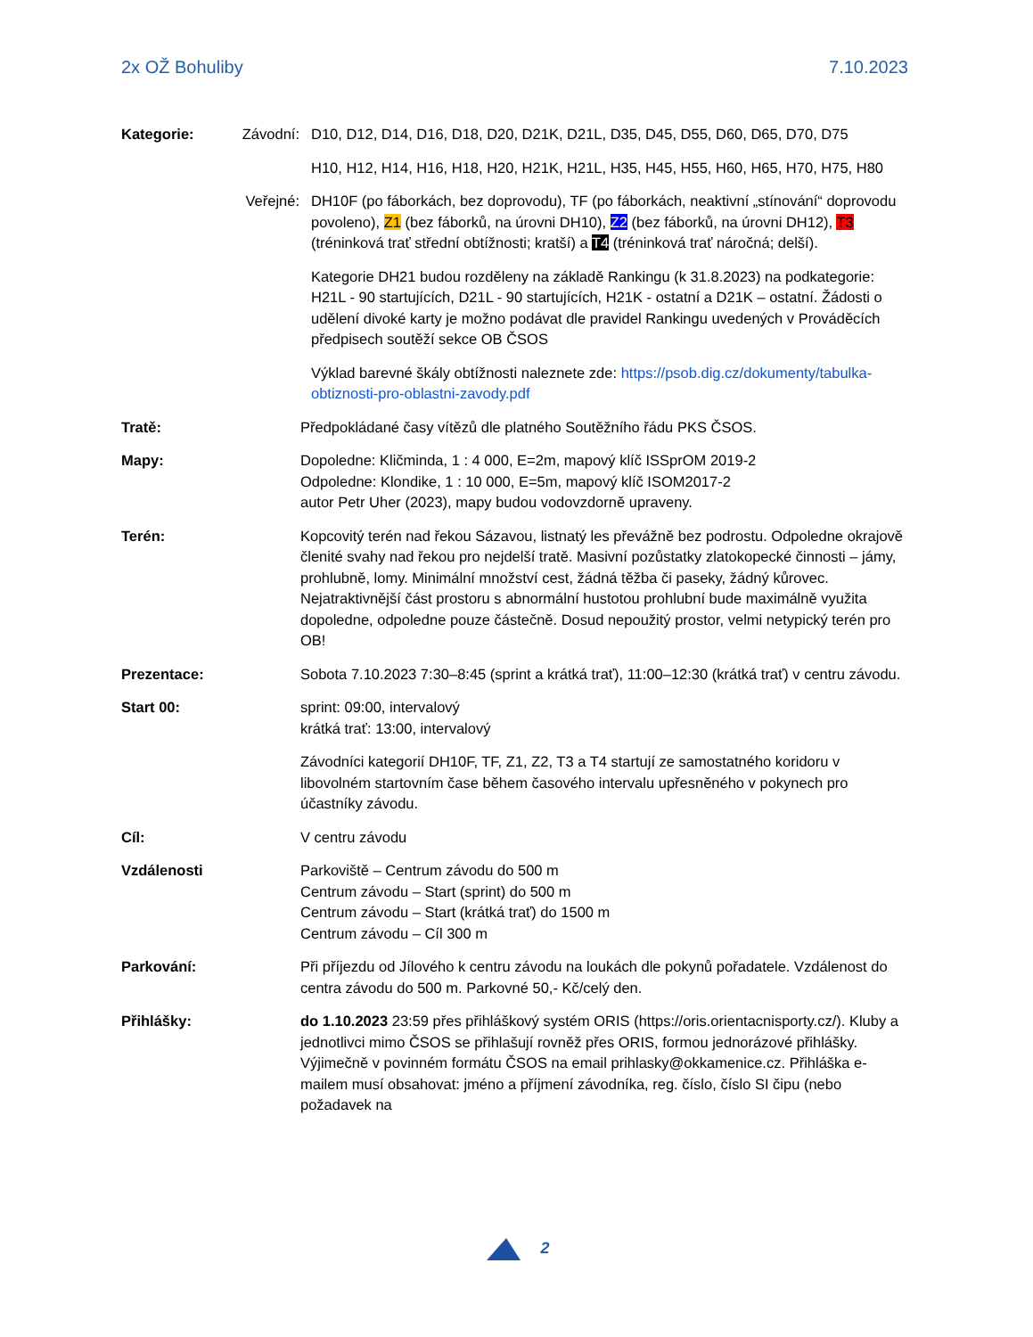2x OŽ Bohuliby 7.10.2023
Kategorie: Závodní: D10, D12, D14, D16, D18, D20, D21K, D21L, D35, D45, D55, D60, D65, D70, D75
H10, H12, H14, H16, H18, H20, H21K, H21L, H35, H45, H55, H60, H65, H70, H75, H80
Veřejné: DH10F (po fáborkách, bez doprovodu), TF (po fáborkách, neaktivní „stínování“ doprovodu povoleno), Z1 (bez fáborků, na úrovni DH10), Z2 (bez fáborků, na úrovni DH12), T3 (tréninková trať střední obtížnosti; kratší) a T4 (tréninková trať náročná; delší).
Kategorie DH21 budou rozděleny na základě Rankingu (k 31.8.2023) na podkategorie: H21L - 90 startujících, D21L - 90 startujících, H21K - ostatní a D21K – ostatní. Žádosti o udělení divoké karty je možno podávat dle pravidel Rankingu uvedených v Prováděcích předpisech soutěží sekce OB ČSOS
Výklad barevné škály obtížnosti naleznete zde: https://psob.dig.cz/dokumenty/tabulka-obtiznosti-pro-oblastni-zavody.pdf
Tratě: Předpokládané časy vítězů dle platného Soutěžního řádu PKS ČSOS.
Mapy: Dopoledne: Kličminda, 1 : 4 000, E=2m, mapový klíč ISSprOM 2019-2
Odpoledne: Klondike, 1 : 10 000, E=5m, mapový klíč ISOM2017-2
autor Petr Uher (2023), mapy budou vodovzdorně upraveny.
Terén: Kopcovitý terén nad řekou Sázavou, listnatý les převážně bez podrostu. Odpoledne okrajově členité svahy nad řekou pro nejdelší tratě. Masivní pozůstatky zlatokopecké činnosti – jámy, prohlubně, lomy. Minimální množství cest, žádná těžba či paseky, žádný kůrovec. Nejatraktivnější část prostoru s abnormální hustotou prohlubní bude maximálně využita dopoledne, odpoledne pouze částečně. Dosud nepoužitý prostor, velmi netypický terén pro OB!
Prezentace: Sobota 7.10.2023 7:30–8:45 (sprint a krátká trať), 11:00–12:30 (krátká trať) v centru závodu.
Start 00: sprint: 09:00, intervalový
krátká trať: 13:00, intervalový
Závodníci kategorií DH10F, TF, Z1, Z2, T3 a T4 startují ze samostatného koridoru v libovolném startovním čase během časového intervalu upřesněného v pokynech pro účastníky závodu.
Cíl: V centru závodu
Vzdálenosti Parkoviště – Centrum závodu do 500 m
Centrum závodu – Start (sprint) do 500 m
Centrum závodu – Start (krátká trať) do 1500 m
Centrum závodu – Cíl 300 m
Parkování: Při příjezdu od Jílového k centru závodu na loukách dle pokynů pořadatele. Vzdálenost do centra závodu do 500 m. Parkovné 50,- Kč/celý den.
Přihlášky: do 1.10.2023 23:59 přes přihláškový systém ORIS (https://oris.orientacnisporty.cz/). Kluby a jednotlivci mimo ČSOS se přihlašují rovněž přes ORIS, formou jednorázové přihlášky. Výjimečně v povinném formátu ČSOS na email prihlasky@okkamenice.cz. Přihláška e-mailem musí obsahovat: jméno a příjmení závodníka, reg. číslo, číslo SI čipu (nebo požadavek na
2